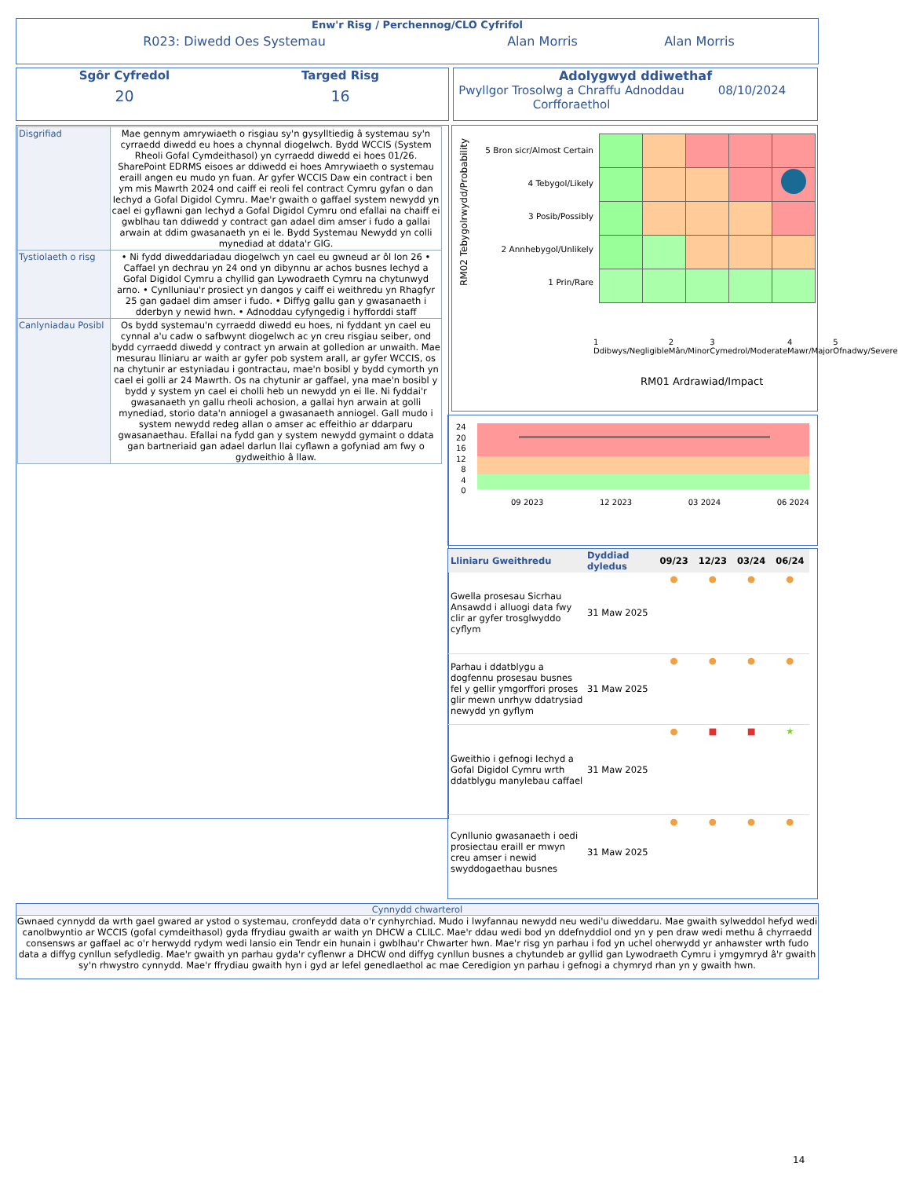Enw'r Risg / Perchennog/CLO Cyfrifol
R023: Diwedd Oes Systemau Alan Morris Alan Morris
Sgôr Cyfredol
20
Targed Risg
16
Adolygwyd ddiwethaf
Pwyllgor Trosolwg a Chraffu Adnoddau Corfforaethol 08/10/2024
| Disgrifiad | Mae gennym amrywiaeth o risgiau sy'n gysylltiedig â systemau sy'n cyrraedd diwedd eu hoes a chynnal diogelwch. Bydd WCCIS (System Rheoli Gofal Cymdeithasol) yn cyrraedd diwedd ei hoes 01/26. SharePoint EDRMS eisoes ar ddiwedd ei hoes Amrywiaeth o systemau eraill angen eu mudo yn fuan. Ar gyfer WCCIS Daw ein contract i ben ym mis Mawrth 2024 ond caiff ei reoli fel contract Cymru gyfan o dan Iechyd a Gofal Digidol Cymru. Mae'r gwaith o gaffael system newydd yn cael ei gyflawni gan Iechyd a Gofal Digidol Cymru ond efallai na chaiff ei gwblhau tan ddiwedd y contract gan adael dim amser i fudo a gallai arwain at ddim gwasanaeth yn ei le. Bydd Systemau Newydd yn colli mynediad at ddata'r GIG. |
| Tystiolaeth o risg | • Ni fydd diweddariadau diogelwch yn cael eu gwneud ar ôl Ion 26 • Caffael yn dechrau yn 24 ond yn dibynnu ar achos busnes Iechyd a Gofal Digidol Cymru a chyllid gan Lywodraeth Cymru na chytunwyd arno. • Cynlluniau'r prosiect yn dangos y caiff ei weithredu yn Rhagfyr 25 gan gadael dim amser i fudo. • Diffyg gallu gan y gwasanaeth i dderbyn y newid hwn. • Adnoddau cyfyngedig i hyfforddi staff |
| Canlyniadau Posibl | Os bydd systemau'n cyrraedd diwedd eu hoes, ni fyddant yn cael eu cynnal a'u cadw o safbwynt diogelwch ac yn creu risgiau seiber, ond bydd cyrraedd diwedd y contract yn arwain at golledion ar unwaith. Mae mesurau lliniaru ar waith ar gyfer pob system arall, ar gyfer WCCIS, os na chytunir ar estyniadau i gontractau, mae'n bosibl y bydd cymorth yn cael ei golli ar 24 Mawrth. Os na chytunir ar gaffael, yna mae'n bosibl y bydd y system yn cael ei cholli heb un newydd yn ei lle. Ni fyddai'r gwasanaeth yn gallu rheoli achosion, a gallai hyn arwain at golli mynediad, storio data'n anniogel a gwasanaeth anniogel. Gall mudo i system newydd redeg allan o amser ac effeithio ar ddarparu gwasanaethau. Efallai na fydd gan y system newydd gymaint o ddata gan bartneriaid gan adael darlun llai cyflawn a gofyniad am fwy o gydweithio â llaw. |
RM02 Tebygolrwydd/Probability
5 Bron sicr/Almost Certain
4 Tebygol/Likely
3 Posib/Possibly
2 Annhebygol/Unlikely
1 Prin/Rare
1 Ddibwys/Negligible 2 Mân/Minor 3 Cymedrol/Moderate 4 Mawr/Major 5 Ofnadwy/Severe
RM01 Ardrawiad/Impact
24
20
16
12
8
4
0
09 2023 12 2023 03 2024 06 2024
| Lliniaru Gweithredu | Dyddiad dyledus | 09/23 | 12/23 | 03/24 | 06/24 |
| --- | --- | --- | --- | --- | --- |
| Gwella prosesau Sicrhau Ansawdd i alluogi data fwy clir ar gyfer trosglwyddo cyflym | 31 Maw 2025 | ● | ● | ● | ● |
| Parhau i ddatblygu a dogfennu prosesau busnes fel y gellir ymgorffori proses glir mewn unrhyw ddatrysiad newydd yn gyflym | 31 Maw 2025 | ● | ● | ● | ● |
| Gweithio i gefnogi Iechyd a Gofal Digidol Cymru wrth ddatblygu manylebau caffael | 31 Maw 2025 | ● | ■ | ■ | ★ |
| Cynllunio gwasanaeth i oedi prosiectau eraill er mwyn creu amser i newid swyddogaethau busnes | 31 Maw 2025 | ● | ● | ● | ● |
Cynnydd chwarterol
Gwnaed cynnydd da wrth gael gwared ar ystod o systemau, cronfeydd data o'r cynhyrchiad. Mudo i lwyfannau newydd neu wedi'u diweddaru. Mae gwaith sylweddol hefyd wedi canolbwyntio ar WCCIS (gofal cymdeithasol) gyda ffrydiau gwaith ar waith yn DHCW a CLILC. Mae'r ddau wedi bod yn ddefnyddiol ond yn y pen draw wedi methu â chyrraedd consensws ar gaffael ac o'r herwydd rydym wedi lansio ein Tendr ein hunain i gwblhau'r Chwarter hwn. Mae'r risg yn parhau i fod yn uchel oherwydd yr anhawster wrth fudo data a diffyg cynllun sefydledig. Mae'r gwaith yn parhau gyda'r cyflenwr a DHCW ond diffyg cynllun busnes a chytundeb ar gyllid gan Lywodraeth Cymru i ymgymryd â'r gwaith sy'n rhwystro cynnydd. Mae'r ffrydiau gwaith hyn i gyd ar lefel genedlaethol ac mae Ceredigion yn parhau i gefnogi a chymryd rhan yn y gwaith hwn.
14